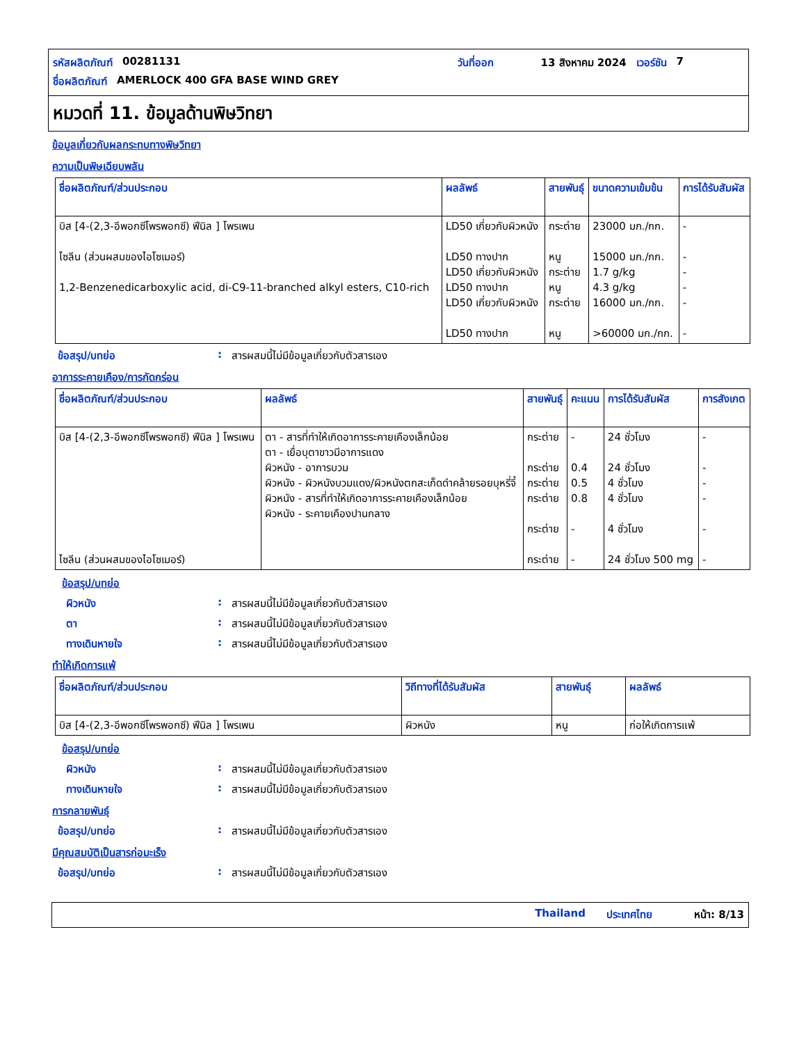รหัสผลิตภัณฑ์ 00281131 วันที่ออก 13 สิงหาคม 2024 เวอร์ชัน 7
ชื่อผลิตภัณฑ์ AMERLOCK 400 GFA BASE WIND GREY
หมวดที่ 11. ข้อมูลด้านพิษวิทยา
ข้อมูลเกี่ยวกับผลกระทบทางพิษวิทยา
ความเป็นพิษเฉียบพลัน
| ชื่อผลิตภัณฑ์/ส่วนประกอบ | ผลลัพธ์ | สายพันธุ์ | ขนาดความเข้มข้น | การได้รับสัมผัส |
| --- | --- | --- | --- | --- |
| บิส [4-(2,3-อีพอกซีโพรพอกซี) ฟีนิล ] โพรเพน ไซลีน (ส่วนผสมของไอโซเมอร์) 1,2-Benzenedicarboxylic acid, di-C9-11-branched alkyl esters, C10-rich | LD50 เกี่ยวกับผิวหนัง LD50 ทางปาก LD50 เกี่ยวกับผิวหนัง LD50 ทางปาก LD50 เกี่ยวกับผิวหนัง LD50 ทางปาก | กระต่าย หนู กระต่าย หนู กระต่าย หนู | 23000 มก./กก. 15000 มก./กก. 1.7 g/kg 4.3 g/kg 16000 มก./กก. >60000 มก./กก. | - - - - - - |
ข้อสรุป/บทย่อ: สารผสมนี้ไม่มีข้อมูลเกี่ยวกับตัวสารเอง
อาการระคายเคือง/การกัดกร่อน
| ชื่อผลิตภัณฑ์/ส่วนประกอบ | ผลลัพธ์ | สายพันธุ์ | คะแนน | การได้รับสัมผัส | การสังเกต |
| --- | --- | --- | --- | --- | --- |
| บิส [4-(2,3-อีพอกซีโพรพอกซี) ฟีนิล ] โพรเพน ไซลีน (ส่วนผสมของไอโซเมอร์) | ตา - สารที่ทำให้เกิดอาการระคายเคืองเล็กน้อย ตา - เยื่อบุตาขาวมีอาการแดง ผิวหนัง - อาการบวม ผิวหนัง - ผิวหนังบวมแดง/ผิวหนังตกสะเก็ดดำคล้ายรอยบุหรี่จี้ ผิวหนัง - สารที่ทำให้เกิดอาการระคายเคืองเล็กน้อย ผิวหนัง - ระคายเคืองปานกลาง | กระต่าย กระต่าย กระต่าย กระต่าย กระต่าย กระต่าย | - 0.4 0.5 0.8 - - | 24 ชั่วโมง 24 ชั่วโมง 4 ชั่วโมง 4 ชั่วโมง 4 ชั่วโมง 24 ชั่วโมง 500 mg | - - - - - - |
ข้อสรุป/บทย่อ
ผิวหนัง: สารผสมนี้ไม่มีข้อมูลเกี่ยวกับตัวสารเอง
ตา: สารผสมนี้ไม่มีข้อมูลเกี่ยวกับตัวสารเอง
ทางเดินหายใจ: สารผสมนี้ไม่มีข้อมูลเกี่ยวกับตัวสารเอง
ทำให้เกิดการแพ้
| ชื่อผลิตภัณฑ์/ส่วนประกอบ | วิถีทางที่ได้รับสัมผัส | สายพันธุ์ | ผลลัพธ์ |
| --- | --- | --- | --- |
| บิส [4-(2,3-อีพอกซีโพรพอกซี) ฟีนิล ] โพรเพน | ผิวหนัง | หนู | ก่อให้เกิดการแพ้ |
ข้อสรุป/บทย่อ
ผิวหนัง: สารผสมนี้ไม่มีข้อมูลเกี่ยวกับตัวสารเอง
ทางเดินหายใจ: สารผสมนี้ไม่มีข้อมูลเกี่ยวกับตัวสารเอง
การกลายพันธุ์
ข้อสรุป/บทย่อ: สารผสมนี้ไม่มีข้อมูลเกี่ยวกับตัวสารเอง
มีคุณสมบัติเป็นสารก่อมะเร็ง
ข้อสรุป/บทย่อ: สารผสมนี้ไม่มีข้อมูลเกี่ยวกับตัวสารเอง
Thailand ประเทศไทย หน้า: 8/13